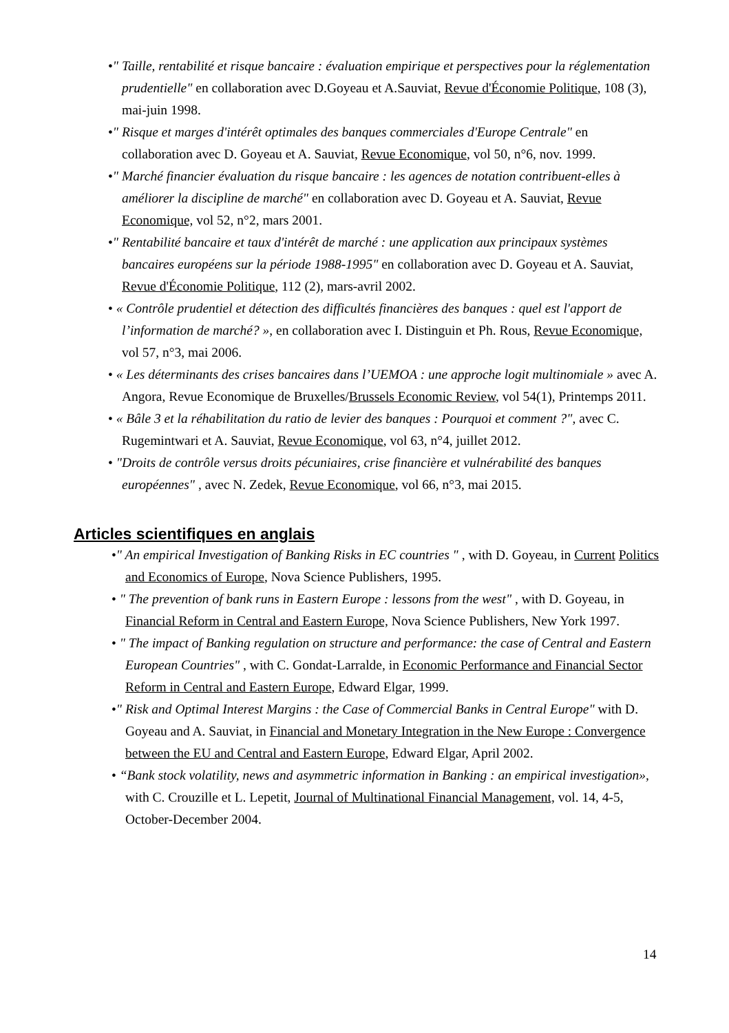•" Taille, rentabilité et risque bancaire : évaluation empirique et perspectives pour la réglementation prudentielle" en collaboration avec D.Goyeau et A.Sauviat, Revue d'Économie Politique, 108 (3), mai-juin 1998.
•" Risque et marges d'intérêt optimales des banques commerciales d'Europe Centrale" en collaboration avec D. Goyeau et A. Sauviat, Revue Economique, vol 50, n°6, nov. 1999.
•" Marché financier évaluation du risque bancaire : les agences de notation contribuent-elles à améliorer la discipline de marché" en collaboration avec D. Goyeau et A. Sauviat, Revue Economique, vol 52, n°2, mars 2001.
•" Rentabilité bancaire et taux d'intérêt de marché : une application aux principaux systèmes bancaires européens sur la période 1988-1995" en collaboration avec D. Goyeau et A. Sauviat, Revue d'Économie Politique, 112 (2), mars-avril 2002.
• « Contrôle prudentiel et détection des difficultés financières des banques : quel est l'apport de l’information de marché? », en collaboration avec I. Distinguin et Ph. Rous, Revue Economique, vol 57, n°3, mai 2006.
• « Les déterminants des crises bancaires dans l’UEMOA : une approche logit multinomiale » avec A. Angora, Revue Economique de Bruxelles/Brussels Economic Review, vol 54(1), Printemps 2011.
• « Bâle 3 et la réhabilitation du ratio de levier des banques : Pourquoi et comment ?", avec C. Rugemintwari et A. Sauviat, Revue Economique, vol 63, n°4, juillet 2012.
• "Droits de contrôle versus droits pécuniaires, crise financière et vulnérabilité des banques européennes" , avec N. Zedek, Revue Economique, vol 66, n°3, mai 2015.
Articles scientifiques en anglais
•" An empirical Investigation of Banking Risks in EC countries " , with D. Goyeau, in Current Politics and Economics of Europe, Nova Science Publishers, 1995.
• " The prevention of bank runs in Eastern Europe : lessons from the west" , with D. Goyeau, in Financial Reform in Central and Eastern Europe, Nova Science Publishers, New York 1997.
• " The impact of Banking regulation on structure and performance: the case of Central and Eastern European Countries" , with C. Gondat-Larralde, in Economic Performance and Financial Sector Reform in Central and Eastern Europe, Edward Elgar, 1999.
•" Risk and Optimal Interest Margins : the Case of Commercial Banks in Central Europe" with D. Goyeau and A. Sauviat, in Financial and Monetary Integration in the New Europe : Convergence between the EU and Central and Eastern Europe, Edward Elgar, April 2002.
• “Bank stock volatility, news and asymmetric information in Banking : an empirical investigation», with C. Crouzille et L. Lepetit, Journal of Multinational Financial Management, vol. 14, 4-5, October-December 2004.
14